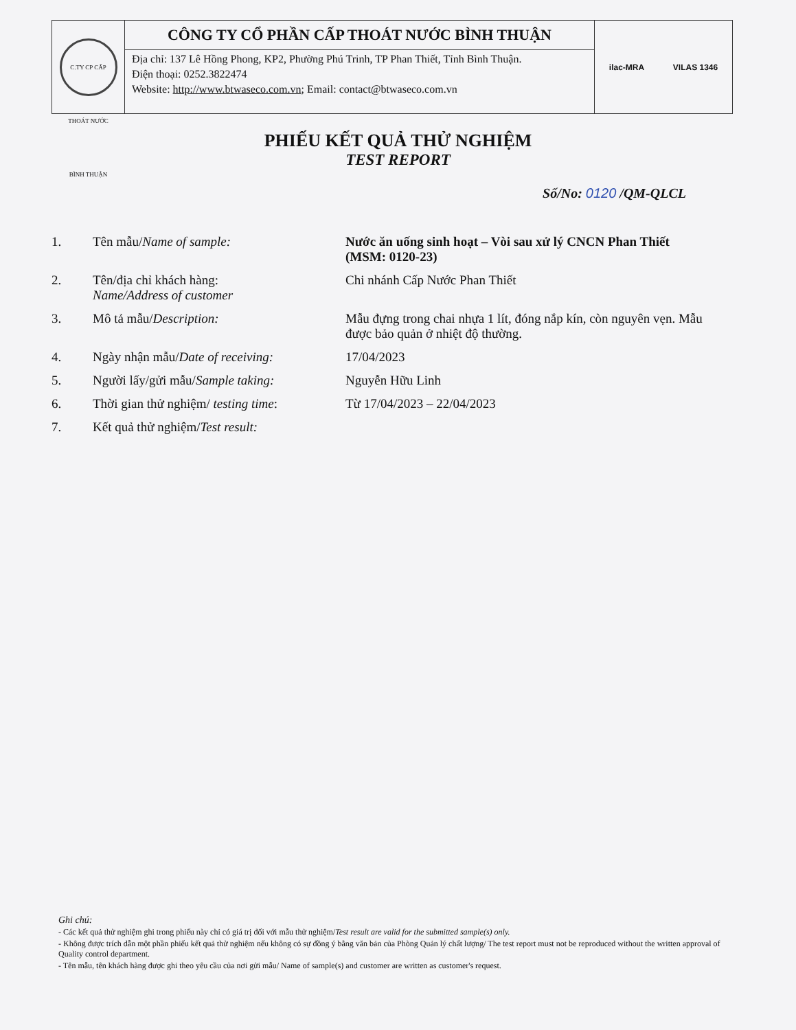C.TY CP CẤP THOÁT NƯỚC BÌNH THUẬN
CÔNG TY CỔ PHẦN CẤP THOÁT NƯỚC BÌNH THUẬN
Địa chỉ: 137 Lê Hồng Phong, KP2, Phường Phú Trinh, TP Phan Thiết, Tỉnh Bình Thuận.
Điện thoại: 0252.3822474
Website: http://www.btwaseco.com.vn; Email: contact@btwaseco.com.vn
ilac-MRA VILAS 1346
PHIẾU KẾT QUẢ THỬ NGHIỆM
TEST REPORT
Số/No: 0120 /QM-QLCL
| 1. | Tên mẫu/ Name of sample: | Nước ăn uống sinh hoạt – Vòi sau xử lý CNCN Phan Thiết (MSM: 0120-23) |
| 2. | Tên/địa chỉ khách hàng: Name/Address of customer | Chi nhánh Cấp Nước Phan Thiết |
| 3. | Mô tả mẫu/ Description: | Mẫu đựng trong chai nhựa 1 lít, đóng nắp kín, còn nguyên vẹn. Mẫu được bảo quản ở nhiệt độ thường. |
| 4. | Ngày nhận mẫu/ Date of receiving: | 17/04/2023 |
| 5. | Người lấy/gửi mẫu/ Sample taking: | Nguyễn Hữu Linh |
| 6. | Thời gian thử nghiệm/ testing time : | Từ 17/04/2023 – 22/04/2023 |
| 7. | Kết quả thử nghiệm/ Test result: | |
Ghi chú:
- Các kết quả thử nghiệm ghi trong phiếu này chỉ có giá trị đối với mẫu thử nghiệm/Test result are valid for the submitted sample(s) only.
- Không được trích dẫn một phần phiếu kết quả thử nghiệm nếu không có sự đồng ý bằng văn bản của Phòng Quản lý chất lượng/ The test report must not be reproduced without the written approval of Quality control department.
- Tên mẫu, tên khách hàng được ghi theo yêu cầu của nơi gửi mẫu/ Name of sample(s) and customer are written as customer's request.